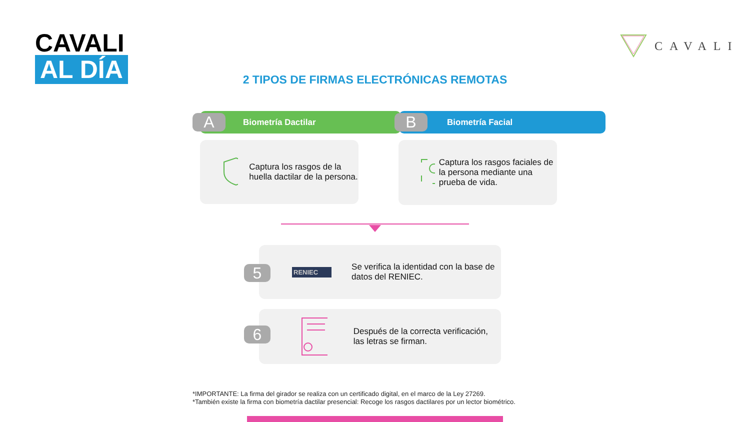CAVALI
AL DÍA
CAVALI
2 TIPOS DE FIRMAS ELECTRÓNICAS REMOTAS
Biometría Dactilar
A Biometría Facial
B
Captura los rasgos de la huella dactilar de la persona.
Captura los rasgos faciales de la persona mediante una prueba de vida.
RENIEC
Se verifica la identidad con la base de datos del RENIEC.
5
Después de la correcta verificación, las letras se firman.
6
*IMPORTANTE: La firma del girador se realiza con un certificado digital, en el marco de la Ley 27269.
*También existe la firma con biometría dactilar presencial: Recoge los rasgos dactilares por un lector biométrico.